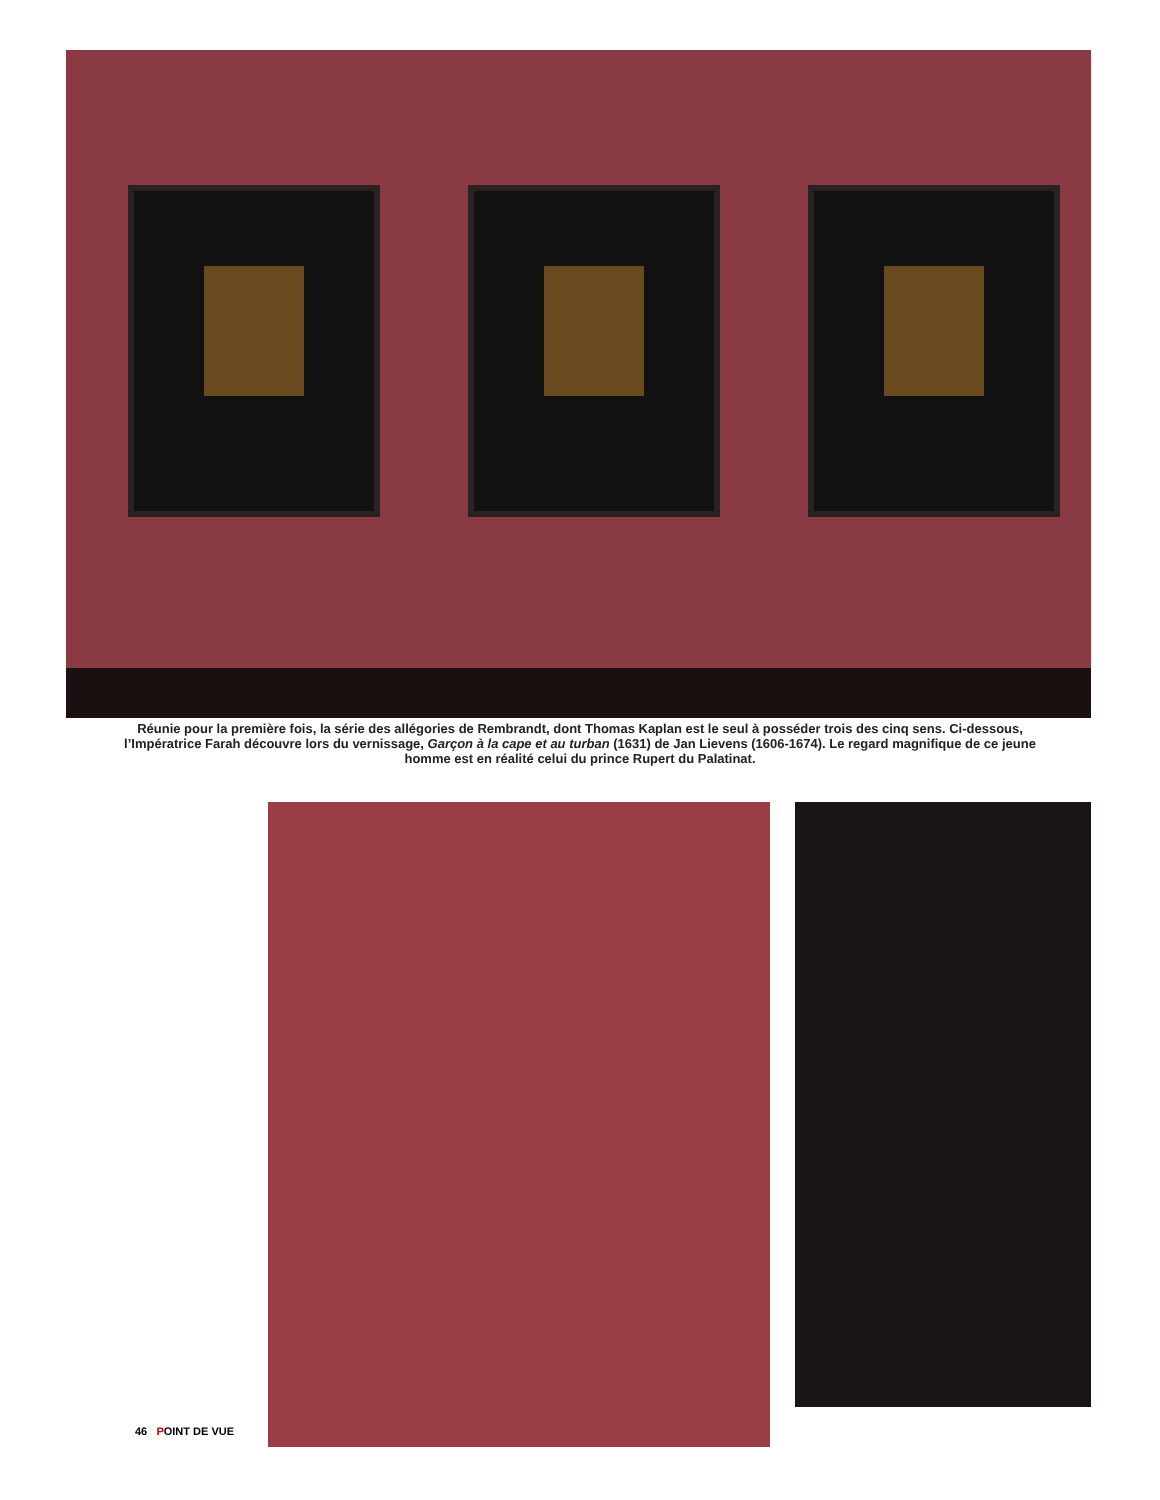Réunie pour la première fois, la série des allégories de Rembrandt, dont Thomas Kaplan est le seul à posséder trois des cinq sens. Ci-dessous, l’Impératrice Farah découvre lors du vernissage, Garçon à la cape et au turban (1631) de Jan Lievens (1606-1674). Le regard magnifique de ce jeune homme est en réalité celui du prince Rupert du Palatinat.
46 POINT DE VUE